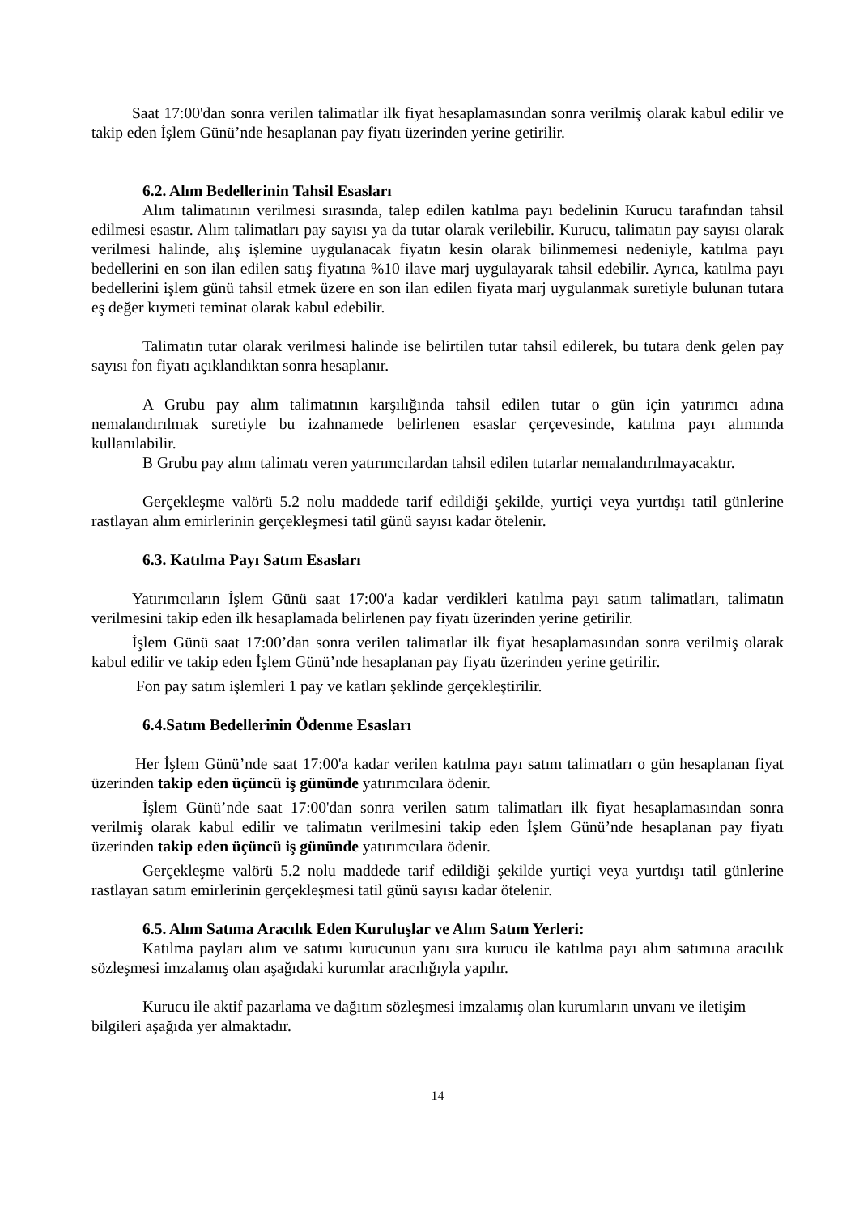Saat 17:00'dan sonra verilen talimatlar ilk fiyat hesaplamasından sonra verilmiş olarak kabul edilir ve takip eden İşlem Günü’nde hesaplanan pay fiyatı üzerinden yerine getirilir.
6.2. Alım Bedellerinin Tahsil Esasları
Alım talimatının verilmesi sırasında, talep edilen katılma payı bedelinin Kurucu tarafından tahsil edilmesi esastır. Alım talimatları pay sayısı ya da tutar olarak verilebilir. Kurucu, talimatın pay sayısı olarak verilmesi halinde, alış işlemine uygulanacak fiyatın kesin olarak bilinmemesi nedeniyle, katılma payı bedellerini en son ilan edilen satış fiyatına %10 ilave marj uygulayarak tahsil edebilir. Ayrıca, katılma payı bedellerini işlem günü tahsil etmek üzere en son ilan edilen fiyata marj uygulanmak suretiyle bulunan tutara eş değer kıymeti teminat olarak kabul edebilir.
Talimatın tutar olarak verilmesi halinde ise belirtilen tutar tahsil edilerek, bu tutara denk gelen pay sayısı fon fiyatı açıklandıktan sonra hesaplanır.
A Grubu pay alım talimatının karşılığında tahsil edilen tutar o gün için yatırımcı adına nemalandırılmak suretiyle bu izahnamede belirlenen esaslar çerçevesinde, katılma payı alımında kullanılabilir.
B Grubu pay alım talimatı veren yatırımcılardan tahsil edilen tutarlar nemalandırılmayacaktır.
Gerçekleşme valörü 5.2 nolu maddede tarif edildiği şekilde, yurtiçi veya yurtdışı tatil günlerine rastlayan alım emirlerinin gerçekleşmesi tatil günü sayısı kadar ötelenir.
6.3. Katılma Payı Satım Esasları
Yatırımcıların İşlem Günü saat 17:00'a kadar verdikleri katılma payı satım talimatları, talimatın verilmesini takip eden ilk hesaplamada belirlenen pay fiyatı üzerinden yerine getirilir.
İşlem Günü saat 17:00’dan sonra verilen talimatlar ilk fiyat hesaplamasından sonra verilmiş olarak kabul edilir ve takip eden İşlem Günü’nde hesaplanan pay fiyatı üzerinden yerine getirilir.
Fon pay satım işlemleri 1 pay ve katları şeklinde gerçekleştirilir.
6.4.Satım Bedellerinin Ödenme Esasları
Her İşlem Günü’nde saat 17:00'a kadar verilen katılma payı satım talimatları o gün hesaplanan fiyat üzerinden takip eden üçüncü iş gününde yatırımcılara ödenir.
İşlem Günü’nde saat 17:00'dan sonra verilen satım talimatları ilk fiyat hesaplamasından sonra verilmiş olarak kabul edilir ve talimatın verilmesini takip eden İşlem Günü’nde hesaplanan pay fiyatı üzerinden takip eden üçüncü iş gününde yatırımcılara ödenir.
Gerçekleşme valörü 5.2 nolu maddede tarif edildiği şekilde yurtiçi veya yurtdışı tatil günlerine rastlayan satım emirlerinin gerçekleşmesi tatil günü sayısı kadar ötelenir.
6.5. Alım Satıma Aracılık Eden Kuruluşlar ve Alım Satım Yerleri:
Katılma payları alım ve satımı kurucunun yanı sıra kurucu ile katılma payı alım satımına aracılık sözleşmesi imzalamış olan aşağıdaki kurumlar aracılığıyla yapılır.
Kurucu ile aktif pazarlama ve dağıtım sözleşmesi imzalamış olan kurumların unvanı ve iletişim bilgileri aşağıda yer almaktadır.
14